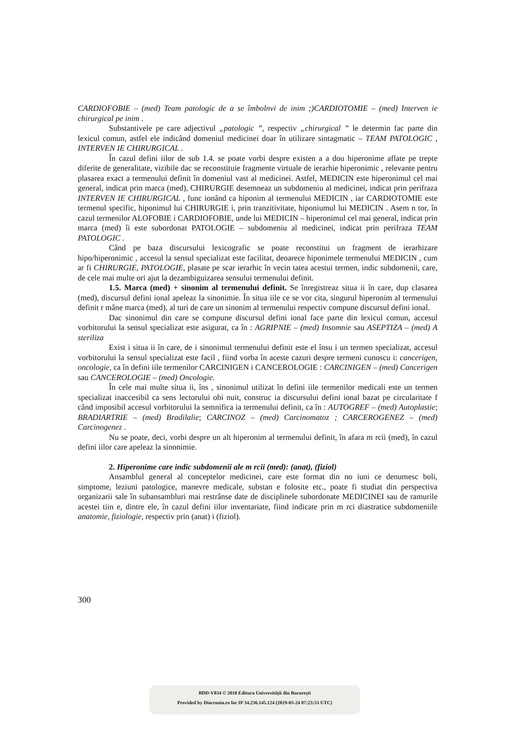CARDIOFOBIE – (med) Team patologic de a se îmbolnvi de inim ;)CARDIOTOMIE – (med) Interven ie chirurgical pe inim .
Substantivele pe care adjectivul „patologic ”, respectiv „chirurgical ” le determin fac parte din lexicul comun, astfel ele indicând domeniul medicinei doar în utilizare sintagmatic – TEAM PATOLOGIC , INTERVEN IE CHIRURGICAL .
În cazul defini iilor de sub 1.4. se poate vorbi despre existen a a dou hiperonime aflate pe trepte diferite de generalitate, vizibile dac se reconstituie fragmente virtuale de ierarhie hiperonimic , relevante pentru plasarea exact a termenului definit în domeniul vast al medicinei. Astfel, MEDICIN este hiperonimul cel mai general, indicat prin marca (med), CHIRURGIE desemneaz un subdomeniu al medicinei, indicat prin perifraza INTERVEN IE CHIRURGICAL , func ionând ca hiponim al termenului MEDICIN , iar CARDIOTOMIE este termenul specific, hiponimul lui CHIRURGIE i, prin tranzitivitate, hiponiumul lui MEDICIN . Asem n tor, în cazul termenilor ALOFOBIE i CARDIOFOBIE, unde lui MEDICIN – hiperonimul cel mai general, indicat prin marca (med) îi este subordonat PATOLOGIE – subdomeniu al medicinei, indicat prin perifraza TEAM PATOLOGIC .
Când pe baza discursului lexicografic se poate reconstitui un fragment de ierarhizare hipo/hiperonimic , accesul la sensul specializat este facilitat, deoarece hiponimele termenului MEDICIN , cum ar fi CHIRURGIE, PATOLOGIE, plasate pe scar ierarhic în vecin tatea acestui termen, indic subdomenii, care, de cele mai multe ori ajut la dezambiguizarea sensului termenului definit.
1.5. Marca (med) + sinonim al termenului definit. Se înregistreaz situa ii în care, dup clasarea (med), discursul defini ional apeleaz la sinonimie. În situa iile ce se vor cita, singurul hiperonim al termenului definit r mâne marca (med), al turi de care un sinonim al termenului respectiv compune discursul defini ional.
Dac sinonimul din care se compune discursul defini ional face parte din lexicul comun, accesul vorbitorului la sensul specializat este asigurat, ca în : AGRIPNIE – (med) Insomnie sau ASEPTIZA – (med) A steriliza
Exist i situa ii în care, de i sinonimul termenului definit este el însu i un termen specializat, accesul vorbitorului la sensul specializat este facil , fiind vorba în aceste cazuri despre termeni cunoscu i: cancerigen, oncologie, ca în defini iile termenilor CARCINIGEN i CANCEROLOGIE : CARCINIGEN – (med) Cancerigen sau CANCEROLOGIE – (med) Oncologie.
În cele mai multe situa ii, îns , sinonimul utilizat în defini iile termenilor medicali este un termen specializat inaccesibil ca sens lectorului obi nuit, construc ia discursului defini ional bazat pe circularitate f când imposibil accesul vorbitorului la semnifica ia termenului definit, ca în : AUTOGREF – (med) Autoplastie; BRADIARTRIE – (med) Bradilalie; CARCINOZ – (med) Carcinomatoz ; CARCEROGENEZ – (med) Carcinogenez .
Nu se poate, deci, vorbi despre un alt hiperonim al termenului definit, în afara m rcii (med), în cazul defini iilor care apeleaz la sinonimie.
2. Hiperonime care indic subdomenii ale m rcii (med): (anat), (fiziol)
Ansamblul general al conceptelor medicinei, care este format din no iuni ce denumesc boli, simptome, leziuni patologice, manevre medicale, substan e folosite etc., poate fi studiat din perspectiva organizarii sale în subansambluri mai restrânse date de disciplinele subordonate MEDICINEI sau de ramurile acestei tiin e, dintre ele, în cazul defini iilor inventariate, fiind indicate prin m rci diastratice subdomeniile anatomie, fiziologie, respectiv prin (anat) i (fiziol).
300
BDD-V834 © 2010 Editura Universității din București
Provided by Diacronia.ro for IP 34.236.145.124 (2019-03-24 07:23:53 UTC)